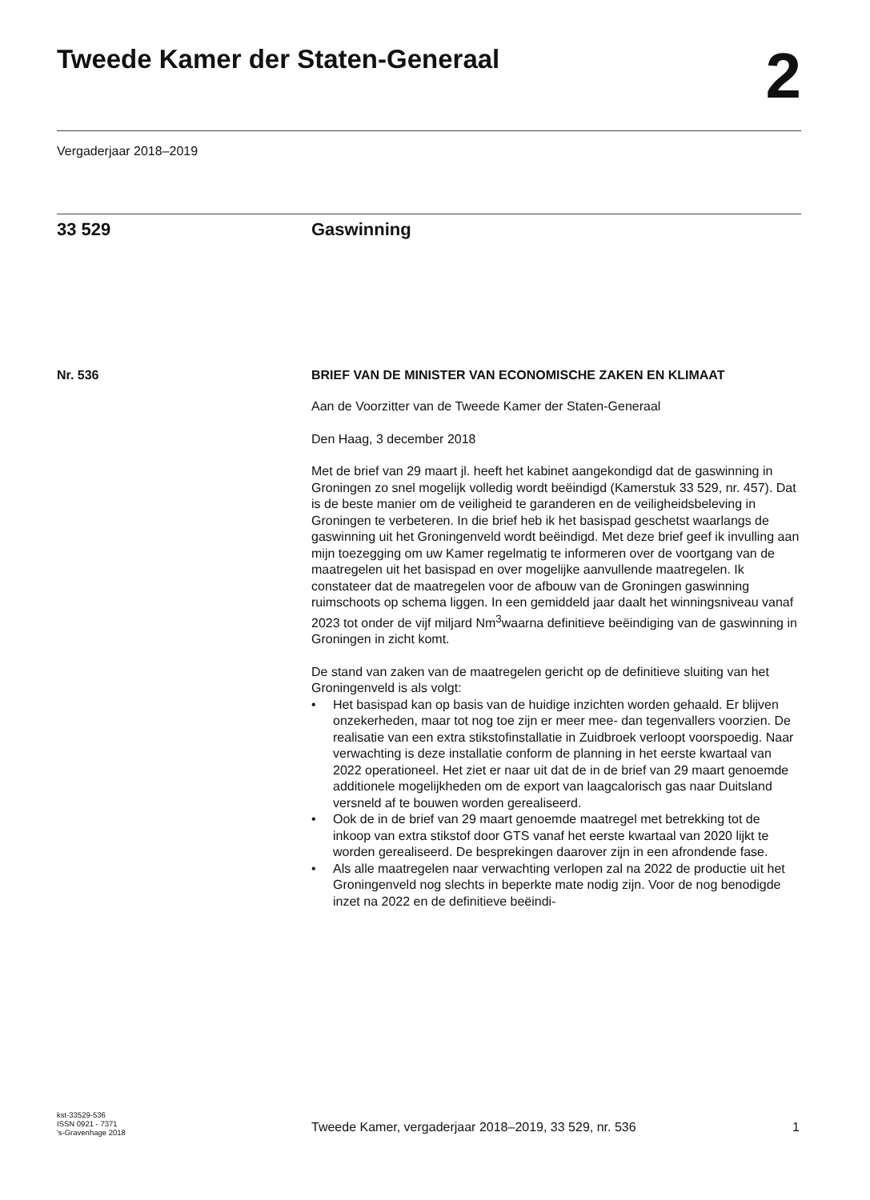Tweede Kamer der Staten-Generaal
2
Vergaderjaar 2018–2019
33 529 Gaswinning
Nr. 536
BRIEF VAN DE MINISTER VAN ECONOMISCHE ZAKEN EN KLIMAAT
Aan de Voorzitter van de Tweede Kamer der Staten-Generaal
Den Haag, 3 december 2018
Met de brief van 29 maart jl. heeft het kabinet aangekondigd dat de gaswinning in Groningen zo snel mogelijk volledig wordt beëindigd (Kamerstuk 33 529, nr. 457). Dat is de beste manier om de veiligheid te garanderen en de veiligheidsbeleving in Groningen te verbeteren. In die brief heb ik het basispad geschetst waarlangs de gaswinning uit het Groningenveld wordt beëindigd. Met deze brief geef ik invulling aan mijn toezegging om uw Kamer regelmatig te informeren over de voortgang van de maatregelen uit het basispad en over mogelijke aanvullende maatregelen. Ik constateer dat de maatregelen voor de afbouw van de Groningen gaswinning ruimschoots op schema liggen. In een gemiddeld jaar daalt het winningsniveau vanaf 2023 tot onder de vijf miljard Nm<sup>3</sup>waarna definitieve beëindiging van de gaswinning in Groningen in zicht komt.
De stand van zaken van de maatregelen gericht op de definitieve sluiting van het Groningenveld is als volgt:
• Het basispad kan op basis van de huidige inzichten worden gehaald. Er blijven onzekerheden, maar tot nog toe zijn er meer mee- dan tegenvallers voorzien. De realisatie van een extra stikstofinstallatie in Zuidbroek verloopt voorspoedig. Naar verwachting is deze installatie conform de planning in het eerste kwartaal van 2022 operationeel. Het ziet er naar uit dat de in de brief van 29 maart genoemde additionele mogelijkheden om de export van laagcalorisch gas naar Duitsland versneld af te bouwen worden gerealiseerd.
• Ook de in de brief van 29 maart genoemde maatregel met betrekking tot de inkoop van extra stikstof door GTS vanaf het eerste kwartaal van 2020 lijkt te worden gerealiseerd. De besprekingen daarover zijn in een afrondende fase.
• Als alle maatregelen naar verwachting verlopen zal na 2022 de productie uit het Groningenveld nog slechts in beperkte mate nodig zijn. Voor de nog benodigde inzet na 2022 en de definitieve beëindi-
kst-33529-536
ISSN 0921 - 7371
's-Gravenhage 2018
Tweede Kamer, vergaderjaar 2018–2019, 33 529, nr. 536
1